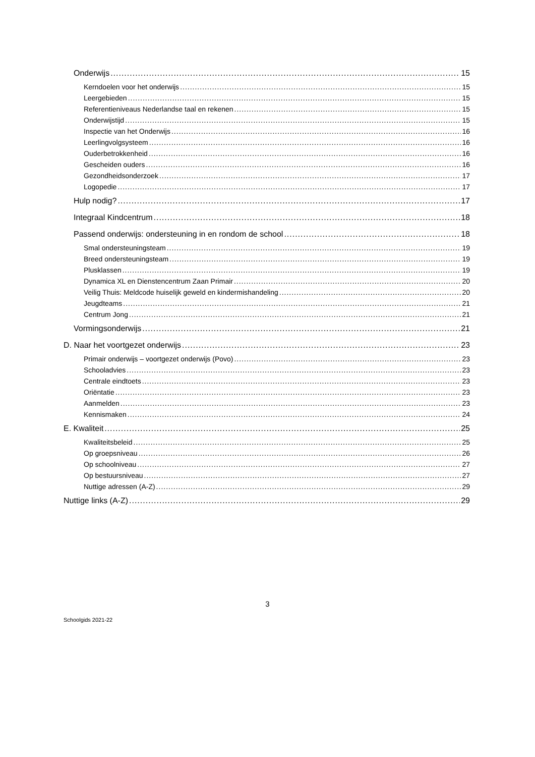Onderwijs 15
Kerndoelen voor het onderwijs 15
Leergebieden 15
Referentieniveaus Nederlandse taal en rekenen 15
Onderwijstijd 15
Inspectie van het Onderwijs 16
Leerlingvolgsysteem 16
Ouderbetrokkenheid 16
Gescheiden ouders 16
Gezondheidsonderzoek 17
Logopedie 17
Hulp nodig? 17
Integraal Kindcentrum 18
Passend onderwijs: ondersteuning in en rondom de school 18
Smal ondersteuningsteam 19
Breed ondersteuningsteam 19
Plusklassen 19
Dynamica XL en Dienstencentrum Zaan Primair 20
Veilig Thuis: Meldcode huiselijk geweld en kindermishandeling 20
Jeugdteams 21
Centrum Jong 21
Vormingsonderwijs 21
D. Naar het voortgezet onderwijs 23
Primair onderwijs – voortgezet onderwijs (Povo) 23
Schooladvies 23
Centrale eindtoets 23
Oriëntatie 23
Aanmelden 23
Kennismaken 24
E. Kwaliteit 25
Kwaliteitsbeleid 25
Op groepsniveau 26
Op schoolniveau 27
Op bestuursniveau 27
Nuttige adressen (A-Z) 29
Nuttige links (A-Z) 29
3
Schoolgids 2021-22